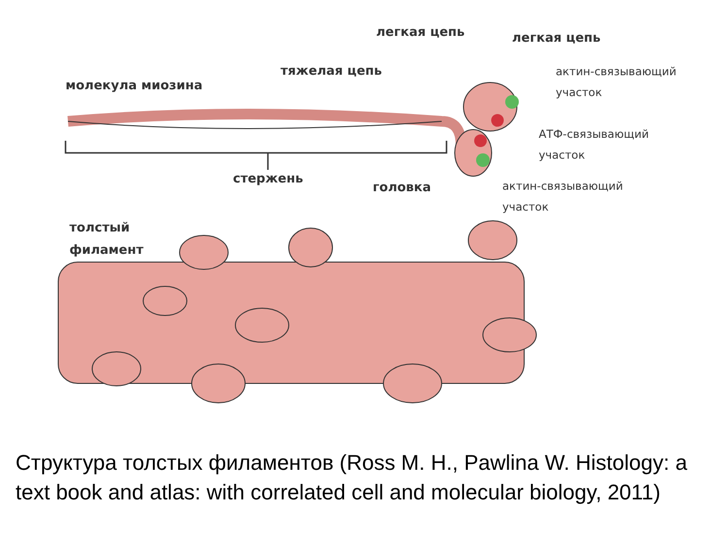легкая цепь легкая цепь
тяжелая цепь
молекула миозина
актин-связывающий
участок
АТФ-связывающий
участок
стержень
головка
актин-связывающий
участок
толстый
филамент
Структура толстых филаментов (Ross M. H., Pawlina W. Histology: a text book and atlas: with correlated cell and molecular biology, 2011)